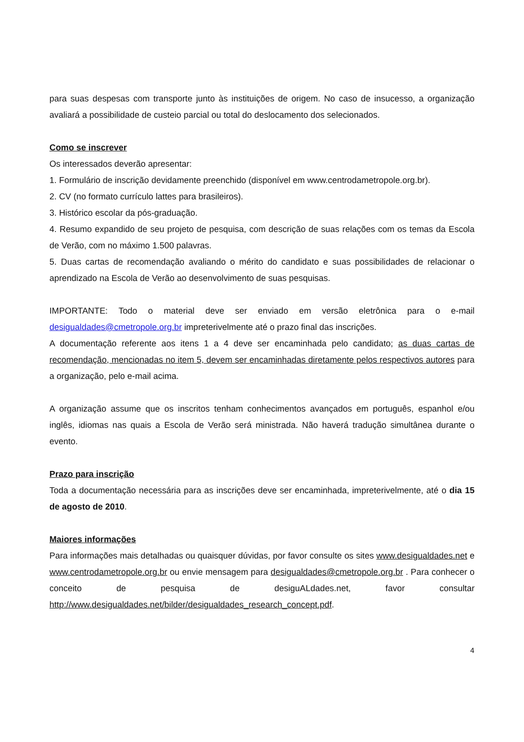para suas despesas com transporte junto às instituições de origem. No caso de insucesso, a organização avaliará a possibilidade de custeio parcial ou total do deslocamento dos selecionados.
Como se inscrever
Os interessados deverão apresentar:
1. Formulário de inscrição devidamente preenchido (disponível em www.centrodametropole.org.br).
2. CV (no formato currículo lattes para brasileiros).
3. Histórico escolar da pós-graduação.
4. Resumo expandido de seu projeto de pesquisa, com descrição de suas relações com os temas da Escola de Verão, com no máximo 1.500 palavras.
5. Duas cartas de recomendação avaliando o mérito do candidato e suas possibilidades de relacionar o aprendizado na Escola de Verão ao desenvolvimento de suas pesquisas.
IMPORTANTE: Todo o material deve ser enviado em versão eletrônica para o e-mail desigualdades@cmetropole.org.br impreterivelmente até o prazo final das inscrições.
A documentação referente aos itens 1 a 4 deve ser encaminhada pelo candidato; as duas cartas de recomendação, mencionadas no item 5, devem ser encaminhadas diretamente pelos respectivos autores para a organização, pelo e-mail acima.
A organização assume que os inscritos tenham conhecimentos avançados em português, espanhol e/ou inglês, idiomas nas quais a Escola de Verão será ministrada. Não haverá tradução simultânea durante o evento.
Prazo para inscrição
Toda a documentação necessária para as inscrições deve ser encaminhada, impreterivelmente, até o dia 15 de agosto de 2010.
Maiores informações
Para informações mais detalhadas ou quaisquer dúvidas, por favor consulte os sites www.desigualdades.net e www.centrodametropole.org.br ou envie mensagem para desigualdades@cmetropole.org.br . Para conhecer o conceito de pesquisa de desiguALdades.net, favor consultar http://www.desigualdades.net/bilder/desigualdades_research_concept.pdf.
4